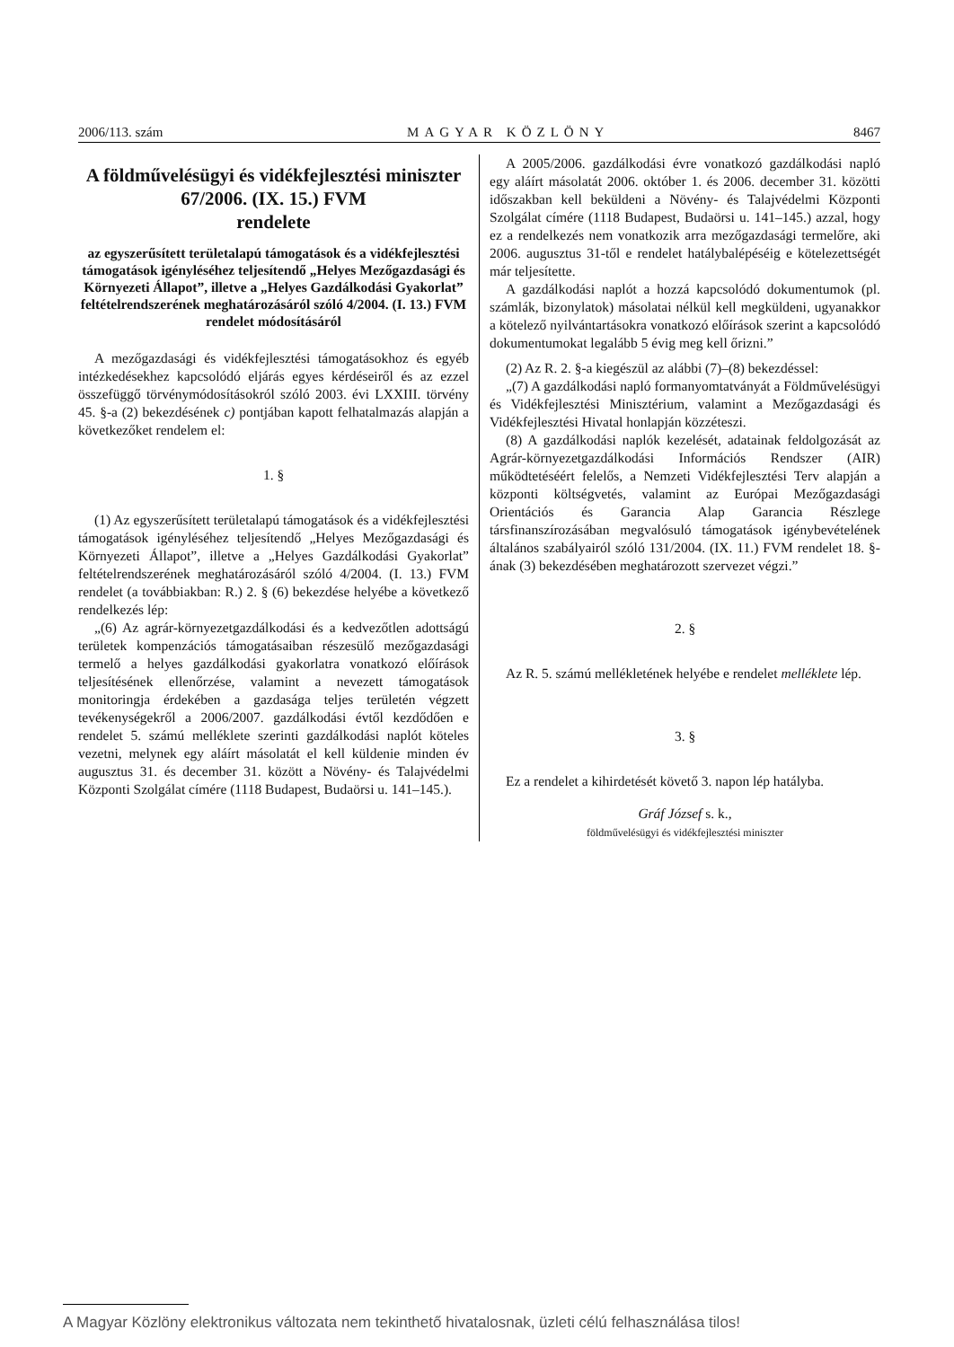2006/113. szám MAGYAR KÖZLÖNY 8467
A földművelésügyi és vidékfejlesztési miniszter
67/2006. (IX. 15.) FVM
rendelete
az egyszerűsített területalapú támogatások és a vidékfejlesztési támogatások igényléséhez teljesítendő „Helyes Mezőgazdasági és Környezeti Állapot”, illetve a „Helyes Gazdálkodási Gyakorlat” feltételrendszerének meghatározásáról szóló 4/2004. (I. 13.) FVM rendelet módosításáról
A mezőgazdasági és vidékfejlesztési támogatásokhoz és egyéb intézkedésekhez kapcsolódó eljárás egyes kérdéseiről és az ezzel összefüggő törvénymódosításokról szóló 2003. évi LXXIII. törvény 45. §-a (2) bekezdésének c) pontjában kapott felhatalmazás alapján a következőket rendelem el:
1. §
(1) Az egyszerűsített területalapú támogatások és a vidékfejlesztési támogatások igényléséhez teljesítendő „Helyes Mezőgazdasági és Környezeti Állapot”, illetve a „Helyes Gazdálkodási Gyakorlat” feltételrendszerének meghatározásáról szóló 4/2004. (I. 13.) FVM rendelet (a továbbiakban: R.) 2. § (6) bekezdése helyébe a következő rendelkezés lép:
„(6) Az agrár-környezetgazdálkodási és a kedvezőtlen adottságú területek kompenzációs támogatásaiban részesülő mezőgazdasági termelő a helyes gazdálkodási gyakorlatra vonatkozó előírások teljesítésének ellenőrzése, valamint a nevezett támogatások monitoringja érdekében a gazdasága teljes területén végzett tevékenységekről a 2006/2007. gazdálkodási évtől kezdődően e rendelet 5. számú melléklete szerinti gazdálkodási naplót köteles vezetni, melynek egy aláírt másolatát el kell küldenie minden év augusztus 31. és december 31. között a Növény- és Talajvédelmi Központi Szolgálat címére (1118 Budapest, Budaörsi u. 141–145.).
A 2005/2006. gazdálkodási évre vonatkozó gazdálkodási napló egy aláírt másolatát 2006. október 1. és 2006. december 31. közötti időszakban kell beküldeni a Növény- és Talajvédelmi Központi Szolgálat címére (1118 Budapest, Budaörsi u. 141–145.) azzal, hogy ez a rendelkezés nem vonatkozik arra mezőgazdasági termelőre, aki 2006. augusztus 31-től e rendelet hatálybalépéséig e kötelezettségét már teljesítette.
A gazdálkodási naplót a hozzá kapcsolódó dokumentumok (pl. számlák, bizonylatok) másolatai nélkül kell megküldeni, ugyanakkor a kötelező nyilvántartásokra vonatkozó előírások szerint a kapcsolódó dokumentumokat legalább 5 évig meg kell őrizni.”
(2) Az R. 2. §-a kiegészül az alábbi (7)–(8) bekezdéssel:
„(7) A gazdálkodási napló formanyomtatványát a Földművelésügyi és Vidékfejlesztési Minisztérium, valamint a Mezőgazdasági és Vidékfejlesztési Hivatal honlapján közzéteszi.
(8) A gazdálkodási naplók kezelését, adatainak feldolgozását az Agrár-környezetgazdálkodási Információs Rendszer (AIR) működtetéséért felelős, a Nemzeti Vidékfejlesztési Terv alapján a központi költségvetés, valamint az Európai Mezőgazdasági Orientációs és Garancia Alap Garancia Részlege társfinanszírozásában megvalósuló támogatások igénybevételének általános szabályairól szóló 131/2004. (IX. 11.) FVM rendelet 18. §-ának (3) bekezdésében meghatározott szervezet végzi.”
2. §
Az R. 5. számú mellékletének helyébe e rendelet melléklete lép.
3. §
Ez a rendelet a kihirdetését követő 3. napon lép hatályba.
Gráf József s. k.,
földművelésügyi és vidékfejlesztési miniszter
A Magyar Közlöny elektronikus változata nem tekinthető hivatalosnak, üzleti célú felhasználása tilos!